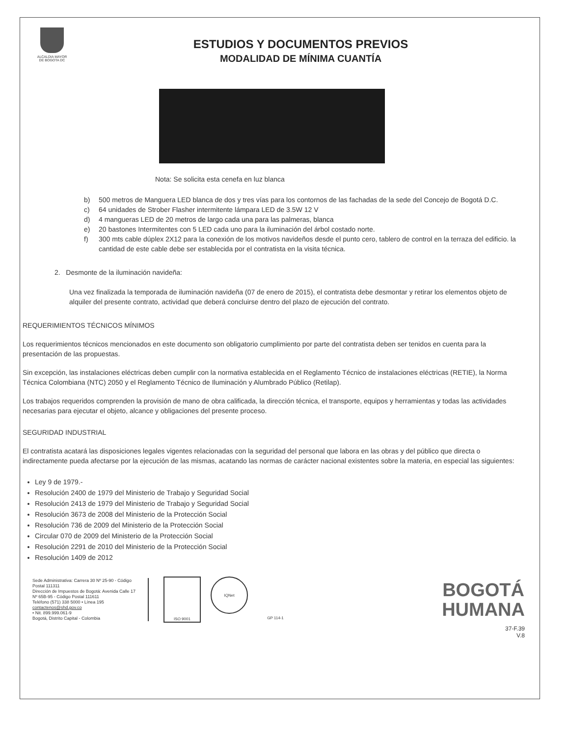ALCALDIA MAYOR
DE BOGOTA DC
ESTUDIOS Y DOCUMENTOS PREVIOS
MODALIDAD DE MÍNIMA CUANTÍA
Nota: Se solicita esta cenefa en luz blanca
b) 500 metros de Manguera LED blanca de dos y tres vías para los contornos de las fachadas de la sede del Concejo de Bogotá D.C.
c) 64 unidades de Strober Flasher intermitente lámpara LED de 3.5W 12 V
d) 4 mangueras LED de 20 metros de largo cada una para las palmeras, blanca
e) 20 bastones Intermitentes con 5 LED cada uno para la iluminación del árbol costado norte.
f) 300 mts cable dúplex 2X12 para la conexión de los motivos navideños desde el punto cero, tablero de control en la terraza del edificio. la cantidad de este cable debe ser establecida por el contratista en la visita técnica.
2. Desmonte de la iluminación navideña:
Una vez finalizada la temporada de iluminación navideña (07 de enero de 2015), el contratista debe desmontar y retirar los elementos objeto de alquiler del presente contrato, actividad que deberá concluirse dentro del plazo de ejecución del contrato.
REQUERIMIENTOS TÉCNICOS MÍNIMOS
Los requerimientos técnicos mencionados en este documento son obligatorio cumplimiento por parte del contratista deben ser tenidos en cuenta para la presentación de las propuestas.
Sin excepción, las instalaciones eléctricas deben cumplir con la normativa establecida en el Reglamento Técnico de instalaciones eléctricas (RETIE), la Norma Técnica Colombiana (NTC) 2050 y el Reglamento Técnico de Iluminación y Alumbrado Público (Retilap).
Los trabajos requeridos comprenden la provisión de mano de obra calificada, la dirección técnica, el transporte, equipos y herramientas y todas las actividades necesarias para ejecutar el objeto, alcance y obligaciones del presente proceso.
SEGURIDAD INDUSTRIAL
El contratista acatará las disposiciones legales vigentes relacionadas con la seguridad del personal que labora en las obras y del público que directa o indirectamente pueda afectarse por la ejecución de las mismas, acatando las normas de carácter nacional existentes sobre la materia, en especial las siguientes:
Ley 9 de 1979.-
Resolución 2400 de 1979 del Ministerio de Trabajo y Seguridad Social
Resolución 2413 de 1979 del Ministerio de Trabajo y Seguridad Social
Resolución 3673 de 2008 del Ministerio de la Protección Social
Resolución 736 de 2009 del Ministerio de la Protección Social
Circular 070 de 2009 del Ministerio de la Protección Social
Resolución 2291 de 2010 del Ministerio de la Protección Social
Resolución 1409 de 2012
Sede Administrativa: Carrera 30 Nº 25-90 - Código Postal 111311
Dirección de Impuestos de Bogotá: Avenida Calle 17 Nº 65B-95 - Código Postal 111611
Teléfono (571) 338 5000 • Línea 195
contactenos@shd.gov.co
• Nit. 899.999.061-9
Bogotá, Distrito Capital - Colombia
ISO 9001
IQNet
GP 114-1
BOGOTÁ
HUMANA
37-F.39
V.8